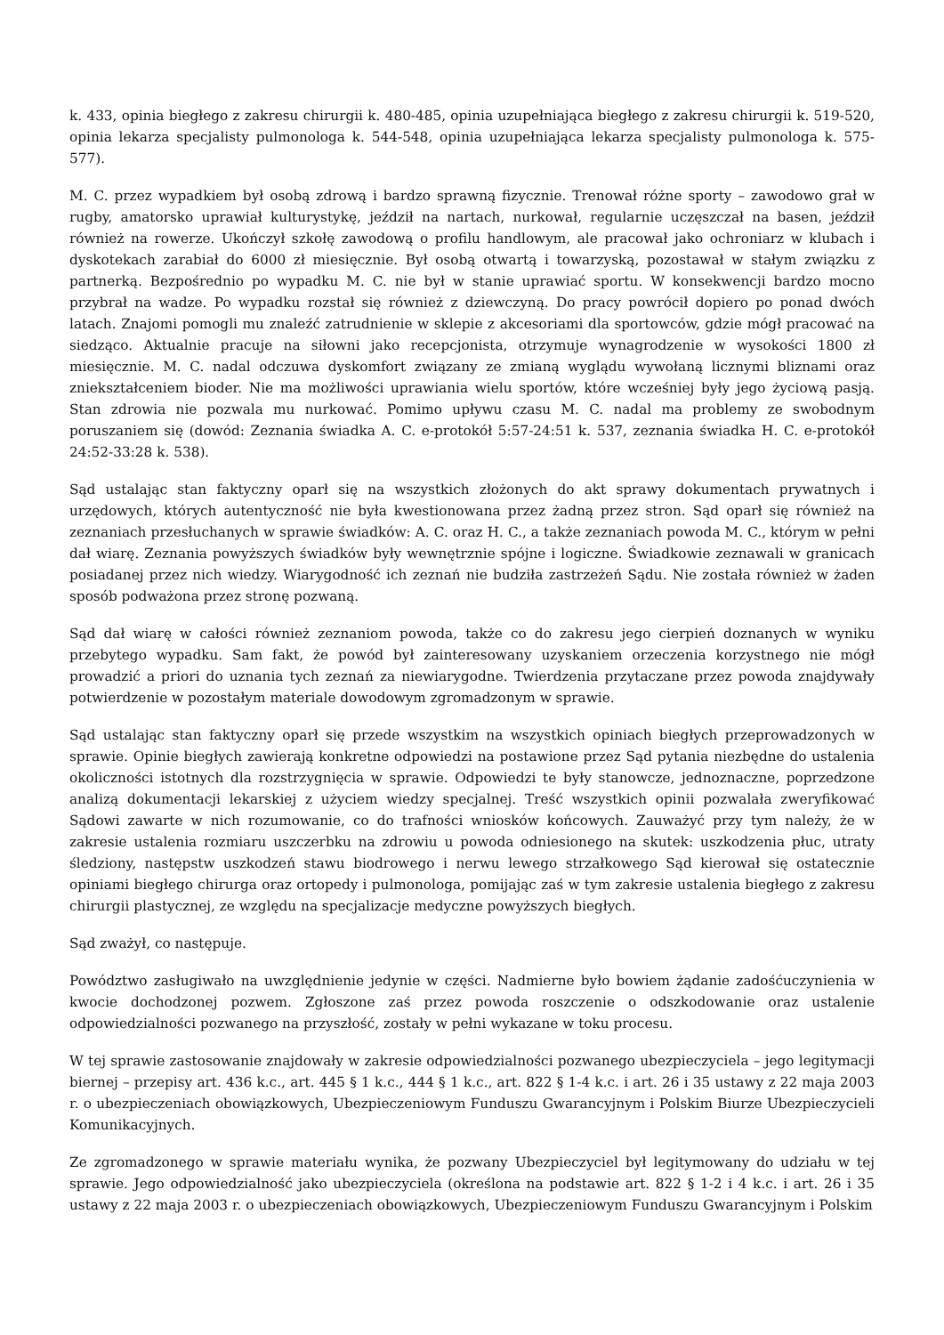k. 433, opinia biegłego z zakresu chirurgii k. 480-485, opinia uzupełniająca biegłego z zakresu chirurgii k. 519-520, opinia lekarza specjalisty pulmonologa k. 544-548, opinia uzupełniająca lekarza specjalisty pulmonologa k. 575-577).
M. C. przez wypadkiem był osobą zdrową i bardzo sprawną fizycznie. Trenował różne sporty – zawodowo grał w rugby, amatorsko uprawiał kulturystykę, jeździł na nartach, nurkował, regularnie uczęszczał na basen, jeździł również na rowerze. Ukończył szkołę zawodową o profilu handlowym, ale pracował jako ochroniarz w klubach i dyskotekach zarabiał do 6000 zł miesięcznie. Był osobą otwartą i towarzyską, pozostawał w stałym związku z partnerką. Bezpośrednio po wypadku M. C. nie był w stanie uprawiać sportu. W konsekwencji bardzo mocno przybrał na wadze. Po wypadku rozstał się również z dziewczyną. Do pracy powrócił dopiero po ponad dwóch latach. Znajomi pomogli mu znaleźć zatrudnienie w sklepie z akcesoriami dla sportowców, gdzie mógł pracować na siedząco. Aktualnie pracuje na siłowni jako recepcjonista, otrzymuje wynagrodzenie w wysokości 1800 zł miesięcznie. M. C. nadal odczuwa dyskomfort związany ze zmianą wyglądu wywołaną licznymi bliznami oraz zniekształceniem bioder. Nie ma możliwości uprawiania wielu sportów, które wcześniej były jego życiową pasją. Stan zdrowia nie pozwala mu nurkować. Pomimo upływu czasu M. C. nadal ma problemy ze swobodnym poruszaniem się (dowód: Zeznania świadka A. C. e-protokół 5:57-24:51 k. 537, zeznania świadka H. C. e-protokół 24:52-33:28 k. 538).
Sąd ustalając stan faktyczny oparł się na wszystkich złożonych do akt sprawy dokumentach prywatnych i urzędowych, których autentyczność nie była kwestionowana przez żadną przez stron. Sąd oparł się również na zeznaniach przesłuchanych w sprawie świadków: A. C. oraz H. C., a także zeznaniach powoda M. C., którym w pełni dał wiarę. Zeznania powyższych świadków były wewnętrznie spójne i logiczne. Świadkowie zeznawali w granicach posiadanej przez nich wiedzy. Wiarygodność ich zeznań nie budziła zastrzeżeń Sądu. Nie została również w żaden sposób podważona przez stronę pozwaną.
Sąd dał wiarę w całości również zeznaniom powoda, także co do zakresu jego cierpień doznanych w wyniku przebytego wypadku. Sam fakt, że powód był zainteresowany uzyskaniem orzeczenia korzystnego nie mógł prowadzić a priori do uznania tych zeznań za niewiarygodne. Twierdzenia przytaczane przez powoda znajdywały potwierdzenie w pozostałym materiale dowodowym zgromadzonym w sprawie.
Sąd ustalając stan faktyczny oparł się przede wszystkim na wszystkich opiniach biegłych przeprowadzonych w sprawie. Opinie biegłych zawierają konkretne odpowiedzi na postawione przez Sąd pytania niezbędne do ustalenia okoliczności istotnych dla rozstrzygnięcia w sprawie. Odpowiedzi te były stanowcze, jednoznaczne, poprzedzone analizą dokumentacji lekarskiej z użyciem wiedzy specjalnej. Treść wszystkich opinii pozwalała zweryfikować Sądowi zawarte w nich rozumowanie, co do trafności wniosków końcowych. Zauważyć przy tym należy, że w zakresie ustalenia rozmiaru uszczerbku na zdrowiu u powoda odniesionego na skutek: uszkodzenia płuc, utraty śledziony, następstw uszkodzeń stawu biodrowego i nerwu lewego strzałkowego Sąd kierował się ostatecznie opiniami biegłego chirurga oraz ortopedy i pulmonologa, pomijając zaś w tym zakresie ustalenia biegłego z zakresu chirurgii plastycznej, ze względu na specjalizacje medyczne powyższych biegłych.
Sąd zważył, co następuje.
Powództwo zasługiwało na uwzględnienie jedynie w części. Nadmierne było bowiem żądanie zadośćuczynienia w kwocie dochodzonej pozwem. Zgłoszone zaś przez powoda roszczenie o odszkodowanie oraz ustalenie odpowiedzialności pozwanego na przyszłość, zostały w pełni wykazane w toku procesu.
W tej sprawie zastosowanie znajdowały w zakresie odpowiedzialności pozwanego ubezpieczyciela – jego legitymacji biernej – przepisy art. 436 k.c., art. 445 § 1 k.c., 444 § 1 k.c., art. 822 § 1-4 k.c. i art. 26 i 35 ustawy z 22 maja 2003 r. o ubezpieczeniach obowiązkowych, Ubezpieczeniowym Funduszu Gwarancyjnym i Polskim Biurze Ubezpieczycieli Komunikacyjnych.
Ze zgromadzonego w sprawie materiału wynika, że pozwany Ubezpieczyciel był legitymowany do udziału w tej sprawie. Jego odpowiedzialność jako ubezpieczyciela (określona na podstawie art. 822 § 1-2 i 4 k.c. i art. 26 i 35 ustawy z 22 maja 2003 r. o ubezpieczeniach obowiązkowych, Ubezpieczeniowym Funduszu Gwarancyjnym i Polskim